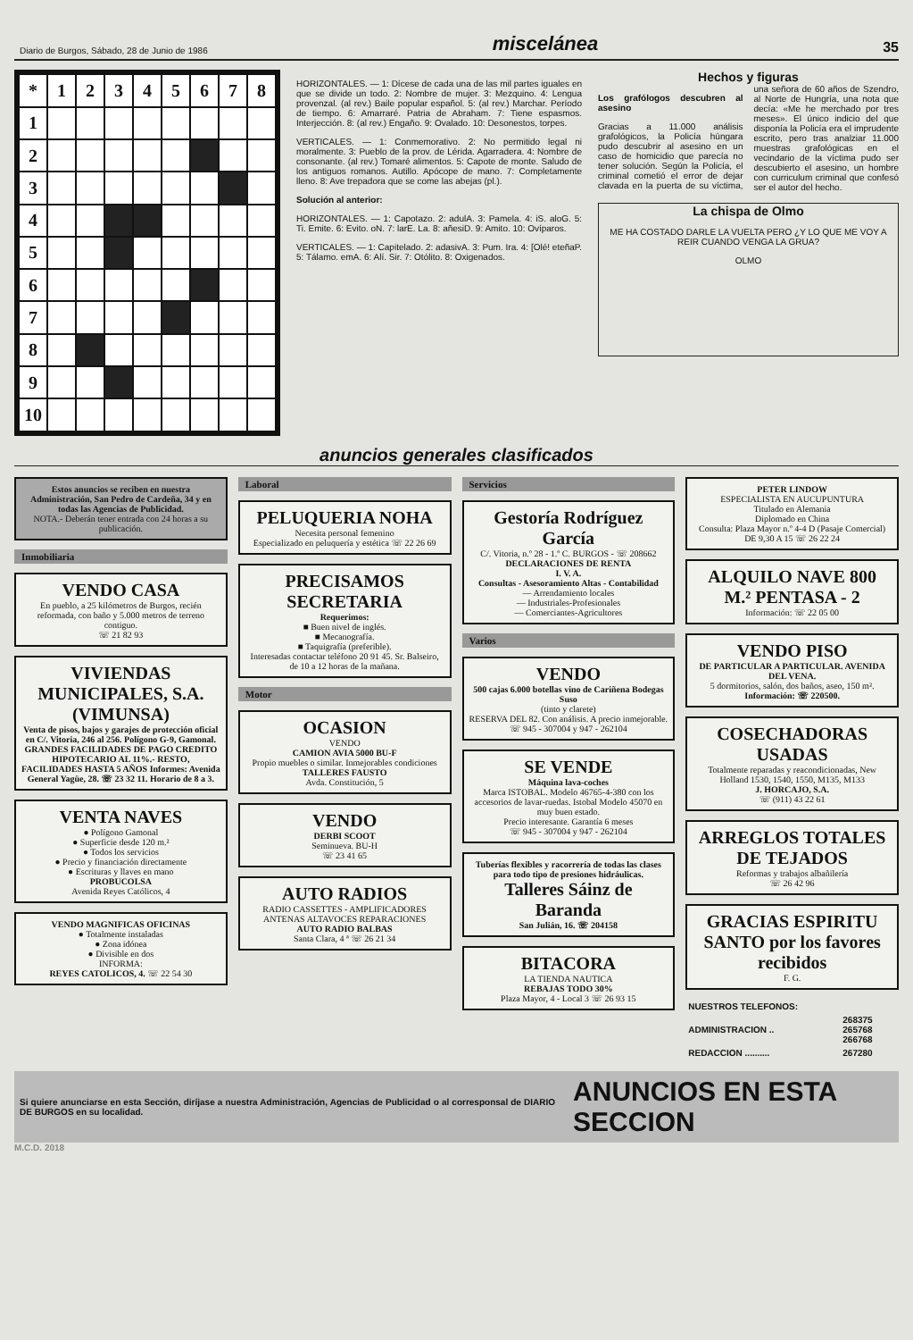Diario de Burgos, Sábado, 28 de Junio de 1986 miscelánea 35
| * | 1 | 2 | 3 | 4 | 5 | 6 | 7 | 8 |
| 1 | | | | | | | | |
| 2 | | | | | | | | |
| 3 | | | | | | | | |
| 4 | | | | | | | | |
| 5 | | | | | | | | |
| 6 | | | | | | | | |
| 7 | | | | | | | | |
| 8 | | | | | | | | |
| 9 | | | | | | | | |
| 10 | | | | | | | | |
HORIZONTALES. — 1: Dícese de cada una de las mil partes iguales en que se divide un todo. 2: Nombre de mujer. 3: Mezquino. 4: Lengua provenzal. (al rev.) Baile popular español. 5: (al rev.) Marchar. Período de tiempo. 6: Amarraré. Patria de Abraham. 7: Tiene espasmos. Interjección. 8: (al rev.) Engaño. 9: Ovalado. 10: Desonestos, torpes.
VERTICALES. — 1: Conmemorativo. 2: No permitido legal ni moralmente. 3: Pueblo de la prov. de Lérida. Agarradera. 4: Nombre de consonante. (al rev.) Tomaré alimentos. 5: Capote de monte. Saludo de los antiguos romanos. Autillo. Apócope de mano. 7: Completamente lleno. 8: Ave trepadora que se come las abejas (pl.).
Solución al anterior:
HORIZONTALES. — 1: Capotazo. 2: adulA. 3: Pamela. 4: iS. aloG. 5: Ti. Emite. 6: Evito. oN. 7: larE. La. 8: añesiD. 9: Amito. 10: Ovíparos.
VERTICALES. — 1: Capitelado. 2: adasivA. 3: Pum. Ira. 4: [Olé! eteñaP. 5: Tálamo. emA. 6: Alí. Sir. 7: Otólito. 8: Oxigenados.
Hechos y figuras
Los grafólogos descubren al asesino
Gracias a 11.000 análisis grafológicos, la Policía húngara pudo descubrir al asesino en un caso de homicidio que parecía no tener solución. Según la Policía, el criminal cometió el error de dejar clavada en la puerta de su víctima, una señora de 60 años de Szendro, al Norte de Hungría, una nota que decía: «Me he merchado por tres meses». El único indicio del que disponía la Policía era el imprudente escrito, pero tras analziar 11.000 muestras grafológicas en el vecindario de la víctima pudo ser descubierto el asesino, un hombre con curriculum criminal que confesó ser el autor del hecho.
La chispa de Olmo
ME HA COSTADO DARLE LA VUELTA PERO ¿Y LO QUE ME VOY A REIR CUANDO VENGA LA GRUA?
OLMO
anuncios generales clasificados
Estos anuncios se reciben en nuestra Administración, San Pedro de Cardeña, 34 y en todas las Agencias de Publicidad.
NOTA.- Deberán tener entrada con 24 horas a su publicación.
Inmobiliaria
VENDO CASA
En pueblo, a 25 kilómetros de Burgos, recién reformada, con baño y 5.000 metros de terreno contiguo.
☏ 21 82 93
VIVIENDAS MUNICIPALES, S.A. (VIMUNSA)
Venta de pisos, bajos y garajes de protección oficial en C/. Vitoria, 246 al 256. Polígono G-9, Gamonal. GRANDES FACILIDADES DE PAGO CREDITO HIPOTECARIO AL 11%.- RESTO, FACILIDADES HASTA 5 AÑOS Informes: Avenida General Yagüe, 28. ☏ 23 32 11. Horario de 8 a 3.
VENTA NAVES
● Polígono Gamonal
● Superficie desde 120 m.²
● Todos los servicios
● Precio y financiación directamente
● Escrituras y llaves en mano
PROBUCOLSA
Avenida Reyes Católicos, 4
VENDO MAGNIFICAS OFICINAS
● Totalmente instaladas
● Zona idónea
● Divisible en dos
INFORMA:
REYES CATOLICOS, 4. ☏ 22 54 30
Laboral
PELUQUERIA NOHA
Necesita personal femenino
Especializado en peluquería y estética ☏ 22 26 69
PRECISAMOS SECRETARIA
Requerimos:
■ Buen nivel de inglés.
■ Mecanografía.
■ Taquigrafía (preferible).
Interesadas contactar teléfono 20 91 45. Sr. Balseiro, de 10 a 12 horas de la mañana.
Motor
OCASION
VENDO
CAMION AVIA 5000 BU-F
Propio muebles o similar. Inmejorables condiciones
TALLERES FAUSTO
Avda. Constitución, 5
VENDO
DERBI SCOOT
Seminueva. BU-H
☏ 23 41 65
AUTO RADIOS
RADIO CASSETTES - AMPLIFICADORES ANTENAS ALTAVOCES REPARACIONES
AUTO RADIO BALBAS
Santa Clara, 4 ª ☏ 26 21 34
Servicios
Gestoría Rodríguez García
C/. Vitoria, n.º 28 - 1.º C. BURGOS - ☏ 208662
DECLARACIONES DE RENTA
I. V. A.
Consultas - Asesoramiento Altas - Contabilidad
— Arrendamiento locales
— Industriales-Profesionales
— Comerciantes-Agricultores
Varios
VENDO
500 cajas 6.000 botellas vino de Cariñena Bodegas Suso
(tinto y clarete)
RESERVA DEL 82. Con análisis. A precio inmejorable.
☏ 945 - 307004 y 947 - 262104
SE VENDE
Máquina lava-coches
Marca ISTOBAL. Modelo 46765-4-380 con los accesorios de lavar-ruedas. Istobal Modelo 45070 en muy buen estado.
Precio interesante. Garantía 6 meses
☏ 945 - 307004 y 947 - 262104
Tuberías flexibles y racorrería de todas las clases para todo tipo de presiones hidráulicas.
Talleres Sáinz de Baranda
San Julián, 16. ☏ 204158
BITACORA
LA TIENDA NAUTICA
REBAJAS TODO 30%
Plaza Mayor, 4 - Local 3 ☏ 26 93 15
PETER LINDOW
ESPECIALISTA EN AUCUPUNTURA
Titulado en Alemania
Diplomado en China
Consulta: Plaza Mayor n.º 4-4 D (Pasaje Comercial)
DE 9,30 A 15 ☏ 26 22 24
ALQUILO NAVE 800 M.² PENTASA - 2
Información: ☏ 22 05 00
VENDO PISO
DE PARTICULAR A PARTICULAR. AVENIDA DEL VENA.
5 dormitorios, salón, dos baños, aseo, 150 m².
Información: ☏ 220500.
COSECHADORAS USADAS
Totalmente reparadas y reacondicionadas, New Holland 1530, 1540, 1550, M135, M133
J. HORCAJO, S.A.
☏ (911) 43 22 61
ARREGLOS TOTALES DE TEJADOS
Reformas y trabajos albañilería
☏ 26 42 96
GRACIAS ESPIRITU SANTO por los favores recibidos
F. G.
| NUESTROS TELEFONOS: | |
| --- | --- |
| ADMINISTRACION .. | 268375 265768 266768 |
| REDACCION .......... | 267280 |
Si quiere anunciarse en esta Sección, diríjase a nuestra Administración, Agencias de Publicidad o al corresponsal de DIARIO DE BURGOS en su localidad.
ANUNCIOS EN ESTA SECCION
M.C.D. 2018